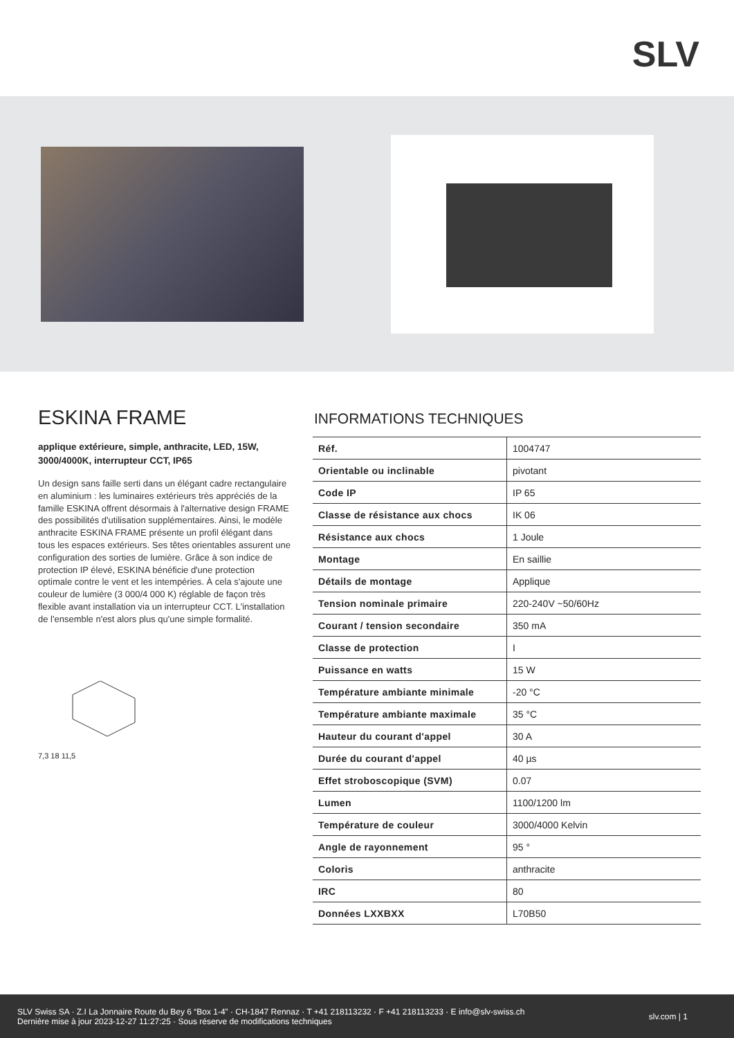SLV
ESKINA FRAME
applique extérieure, simple, anthracite, LED, 15W, 3000/4000K, interrupteur CCT, IP65
Un design sans faille serti dans un élégant cadre rectangulaire en aluminium : les luminaires extérieurs très appréciés de la famille ESKINA offrent désormais à l'alternative design FRAME des possibilités d'utilisation supplémentaires. Ainsi, le modèle anthracite ESKINA FRAME présente un profil élégant dans tous les espaces extérieurs. Ses têtes orientables assurent une configuration des sorties de lumière. Grâce à son indice de protection IP élevé, ESKINA bénéficie d'une protection optimale contre le vent et les intempéries. À cela s'ajoute une couleur de lumière (3 000/4 000 K) réglable de façon très flexible avant installation via un interrupteur CCT. L'installation de l'ensemble n'est alors plus qu'une simple formalité.
7,3 18 11,5
INFORMATIONS TECHNIQUES
| Réf. | 1004747 |
| Orientable ou inclinable | pivotant |
| Code IP | IP 65 |
| Classe de résistance aux chocs | IK 06 |
| Résistance aux chocs | 1 Joule |
| Montage | En saillie |
| Détails de montage | Applique |
| Tension nominale primaire | 220-240V ~50/60Hz |
| Courant / tension secondaire | 350 mA |
| Classe de protection | I |
| Puissance en watts | 15 W |
| Température ambiante minimale | -20 °C |
| Température ambiante maximale | 35 °C |
| Hauteur du courant d'appel | 30 A |
| Durée du courant d'appel | 40 µs |
| Effet stroboscopique (SVM) | 0.07 |
| Lumen | 1100/1200 lm |
| Température de couleur | 3000/4000 Kelvin |
| Angle de rayonnement | 95 ° |
| Coloris | anthracite |
| IRC | 80 |
| Données LXXBXX | L70B50 |
SLV Swiss SA · Z.I La Jonnaire Route du Bey 6 “Box 1-4” · CH-1847 Rennaz · T +41 218113232 · F +41 218113233 · E info@slv-swiss.ch
Dernière mise à jour 2023-12-27 11:27:25 · Sous réserve de modifications techniques
slv.com | 1